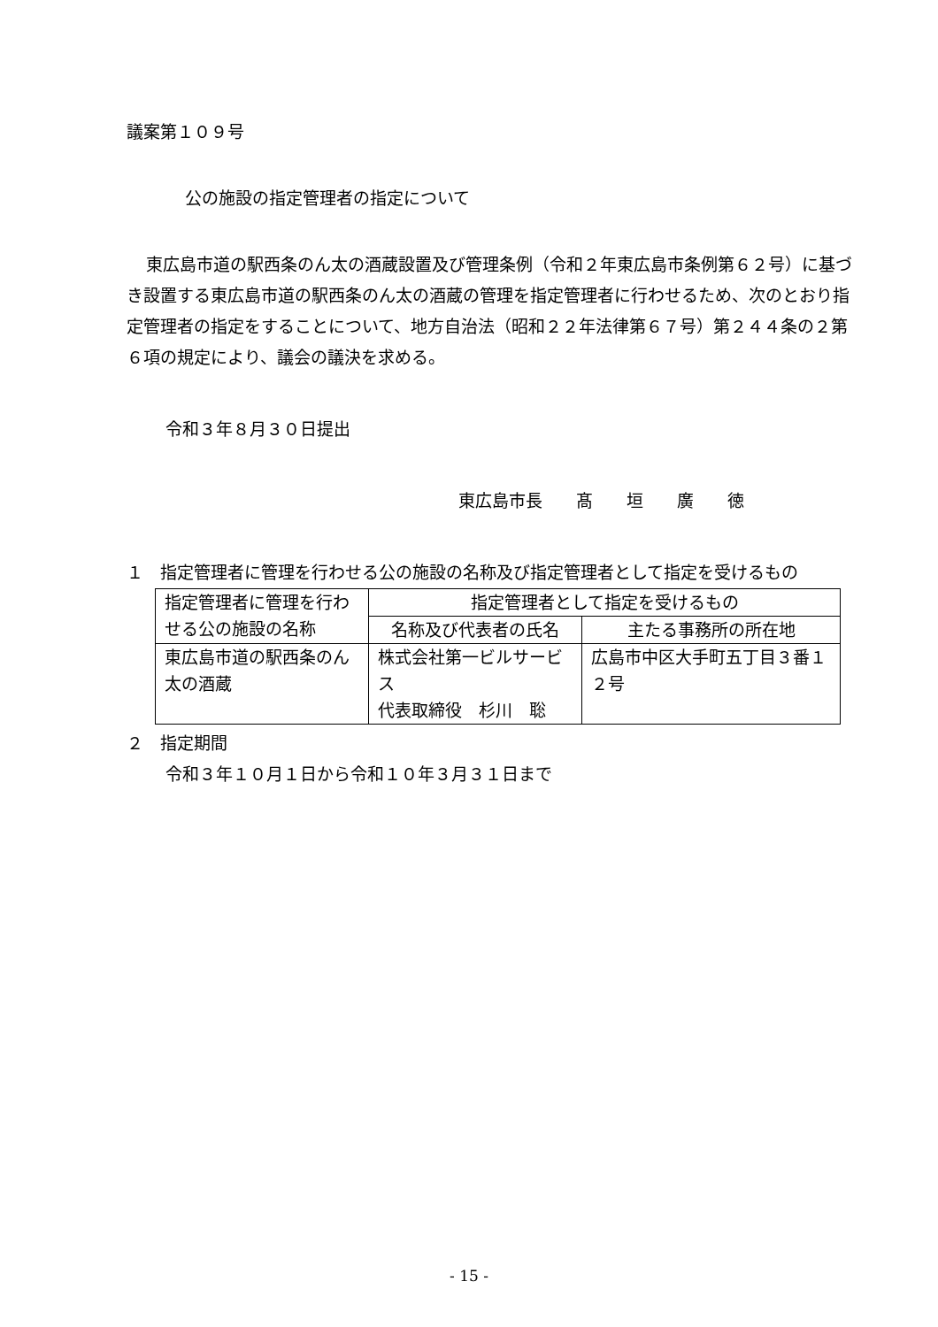議案第１０９号
公の施設の指定管理者の指定について
東広島市道の駅西条のん太の酒蔵設置及び管理条例（令和２年東広島市条例第６２号）に基づき設置する東広島市道の駅西条のん太の酒蔵の管理を指定管理者に行わせるため、次のとおり指定管理者の指定をすることについて、地方自治法（昭和２２年法律第６７号）第２４４条の２第６項の規定により、議会の議決を求める。
令和３年８月３０日提出
東広島市長　　髙　　垣　　廣　　徳
１　指定管理者に管理を行わせる公の施設の名称及び指定管理者として指定を受けるもの
| 指定管理者に管理を行わせる公の施設の名称 | 指定管理者として指定を受けるもの | |
| | 名称及び代表者の氏名 | 主たる事務所の所在地 |
| 東広島市道の駅西条のん太の酒蔵 | 株式会社第一ビルサービス 代表取締役 杉川 聡 | 広島市中区大手町五丁目３番１２号 |
２　指定期間
令和３年１０月１日から令和１０年３月３１日まで
- 15 -